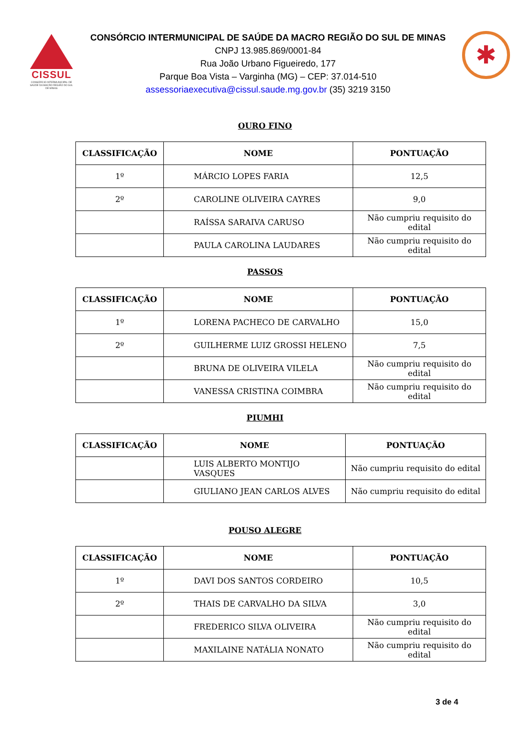CISSUL
CONSÓRCIO INTERMUNICIPAL DE SAÚDE DA MACRO REGIÃO DO SUL DE MINAS
CONSÓRCIO INTERMUNICIPAL DE SAÚDE DA MACRO REGIÃO DO SUL DE MINAS
CNPJ 13.985.869/0001-84
Rua João Urbano Figueiredo, 177
Parque Boa Vista – Varginha (MG) – CEP: 37.014-510
assessoriaexecutiva@cissul.saude.mg.gov.br (35) 3219 3150
✱
OURO FINO
| CLASSIFICAÇÃO | NOME | PONTUAÇÃO |
| --- | --- | --- |
| 1º | MÁRCIO LOPES FARIA | 12,5 |
| 2º | CAROLINE OLIVEIRA CAYRES | 9,0 |
| | RAÍSSA SARAIVA CARUSO | Não cumpriu requisito do edital |
| | PAULA CAROLINA LAUDARES | Não cumpriu requisito do edital |
PASSOS
| CLASSIFICAÇÃO | NOME | PONTUAÇÃO |
| --- | --- | --- |
| 1º | LORENA PACHECO DE CARVALHO | 15,0 |
| 2º | GUILHERME LUIZ GROSSI HELENO | 7,5 |
| | BRUNA DE OLIVEIRA VILELA | Não cumpriu requisito do edital |
| | VANESSA CRISTINA COIMBRA | Não cumpriu requisito do edital |
PIUMHI
| CLASSIFICAÇÃO | NOME | PONTUAÇÃO |
| --- | --- | --- |
| | LUIS ALBERTO MONTIJO VASQUES | Não cumpriu requisito do edital |
| | GIULIANO JEAN CARLOS ALVES | Não cumpriu requisito do edital |
POUSO ALEGRE
| CLASSIFICAÇÃO | NOME | PONTUAÇÃO |
| --- | --- | --- |
| 1º | DAVI DOS SANTOS CORDEIRO | 10,5 |
| 2º | THAIS DE CARVALHO DA SILVA | 3,0 |
| | FREDERICO SILVA OLIVEIRA | Não cumpriu requisito do edital |
| | MAXILAINE NATÁLIA NONATO | Não cumpriu requisito do edital |
3 de 4